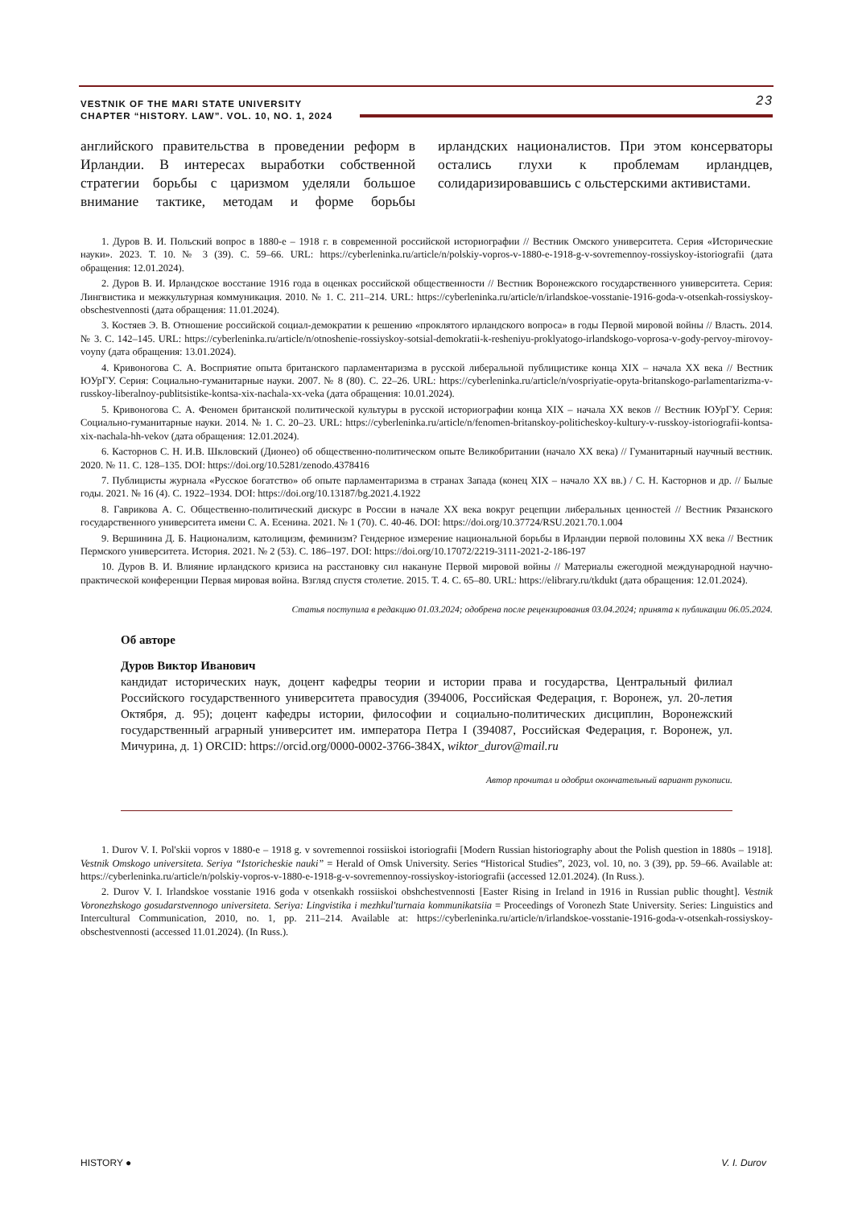VESTNIK OF THE MARI STATE UNIVERSITY
CHAPTER “HISTORY. LAW”. VOL. 10, NO. 1, 2024
23
английского правительства в проведении реформ в Ирландии. В интересах выработки собственной стратегии борьбы с царизмом уделяли большое внимание тактике, методам и форме борьбы ирландских националистов. При этом консерваторы остались глухи к проблемам ирландцев, солидаризировавшись с ольстерскими активистами.
1. Дуров В. И. Польский вопрос в 1880-е – 1918 г. в современной российской историографии // Вестник Омского университета. Серия «Исторические науки». 2023. Т. 10. № 3 (39). С. 59–66. URL: https://cyberleninka.ru/article/n/polskiy-vopros-v-1880-e-1918-g-v-sovremennoy-rossiyskoy-istoriografii (дата обращения: 12.01.2024).
2. Дуров В. И. Ирландское восстание 1916 года в оценках российской общественности // Вестник Воронежского государственного университета. Серия: Лингвистика и межкультурная коммуникация. 2010. № 1. С. 211–214. URL: https://cyberleninka.ru/article/n/irlandskoe-vosstanie-1916-goda-v-otsenkah-rossiyskoy-obschestvennosti (дата обращения: 11.01.2024).
3. Костяев Э. В. Отношение российской социал-демократии к решению «проклятого ирландского вопроса» в годы Первой мировой войны // Власть. 2014. № 3. С. 142–145. URL: https://cyberleninka.ru/article/n/otnoshenie-rossiyskoy-sotsial-demokratii-k-resheniyu-proklyatogo-irlandskogo-voprosa-v-gody-pervoy-mirovoy-voyny (дата обращения: 13.01.2024).
4. Кривоногова С. А. Восприятие опыта британского парламентаризма в русской либеральной публицистике конца XIX – начала XX века // Вестник ЮУрГУ. Серия: Социально-гуманитарные науки. 2007. № 8 (80). С. 22–26. URL: https://cyberleninka.ru/article/n/vospriyatie-opyta-britanskogo-parlamentarizma-v-russkoy-liberalnoy-publitsistike-kontsa-xix-nachala-xx-veka (дата обращения: 10.01.2024).
5. Кривоногова С. А. Феномен британской политической культуры в русской историографии конца XIX – начала XX веков // Вестник ЮУрГУ. Серия: Социально-гуманитарные науки. 2014. № 1. С. 20–23. URL: https://cyberleninka.ru/article/n/fenomen-britanskoy-politicheskoy-kultury-v-russkoy-istoriografii-kontsa-xix-nachala-hh-vekov (дата обращения: 12.01.2024).
6. Касторнов С. Н. И.В. Шкловский (Дионео) об общественно-политическом опыте Великобритании (начало XX века) // Гуманитарный научный вестник. 2020. № 11. С. 128–135. DOI: https://doi.org/10.5281/zenodo.4378416
7. Публицисты журнала «Русское богатство» об опыте парламентаризма в странах Запада (конец XIX – начало XX вв.) / С. Н. Касторнов и др. // Былые годы. 2021. № 16 (4). С. 1922–1934. DOI: https://doi.org/10.13187/bg.2021.4.1922
8. Гаврикова А. С. Общественно-политический дискурс в России в начале XX века вокруг рецепции либеральных ценностей // Вестник Рязанского государственного университета имени С. А. Есенина. 2021. № 1 (70). С. 40-46. DOI: https://doi.org/10.37724/RSU.2021.70.1.004
9. Вершинина Д. Б. Национализм, католицизм, феминизм? Гендерное измерение национальной борьбы в Ирландии первой половины XX века // Вестник Пермского университета. История. 2021. № 2 (53). С. 186–197. DOI: https://doi.org/10.17072/2219-3111-2021-2-186-197
10. Дуров В. И. Влияние ирландского кризиса на расстановку сил накануне Первой мировой войны // Материалы ежегодной международной научно-практической конференции Первая мировая война. Взгляд спустя столетие. 2015. Т. 4. С. 65–80. URL: https://elibrary.ru/tkdukt (дата обращения: 12.01.2024).
Статья поступила в редакцию 01.03.2024; одобрена после рецензирования 03.04.2024; принята к публикации 06.05.2024.
Об авторе
Дуров Виктор Иванович
кандидат исторических наук, доцент кафедры теории и истории права и государства, Центральный филиал Российского государственного университета правосудия (394006, Российская Федерация, г. Воронеж, ул. 20-летия Октября, д. 95); доцент кафедры истории, философии и социально-политических дисциплин, Воронежский государственный аграрный университет им. императора Петра I (394087, Российская Федерация, г. Воронеж, ул. Мичурина, д. 1) ORCID: https://orcid.org/0000-0002-3766-384X, wiktor_durov@mail.ru
Автор прочитал и одобрил окончательный вариант рукописи.
1. Durov V. I. Pol'skii vopros v 1880-e – 1918 g. v sovremennoi rossiiskoi istoriografii [Modern Russian historiography about the Polish question in 1880s – 1918]. Vestnik Omskogo universiteta. Seriya “Istoricheskie nauki” = Herald of Omsk University. Series “Historical Studies”, 2023, vol. 10, no. 3 (39), pp. 59–66. Available at: https://cyberleninka.ru/article/n/polskiy-vopros-v-1880-e-1918-g-v-sovremennoy-rossiyskoy-istoriografii (accessed 12.01.2024). (In Russ.).
2. Durov V. I. Irlandskoe vosstanie 1916 goda v otsenkakh rossiiskoi obshchestvennosti [Easter Rising in Ireland in 1916 in Russian public thought]. Vestnik Voronezhskogo gosudarstvennogo universiteta. Seriya: Lingvistika i mezhkul'turnaia kommunikatsiia = Proceedings of Voronezh State University. Series: Linguistics and Intercultural Communication, 2010, no. 1, pp. 211–214. Available at: https://cyberleninka.ru/article/n/irlandskoe-vosstanie-1916-goda-v-otsenkah-rossiyskoy-obschestvennosti (accessed 11.01.2024). (In Russ.).
HISTORY ● V. I. Durov